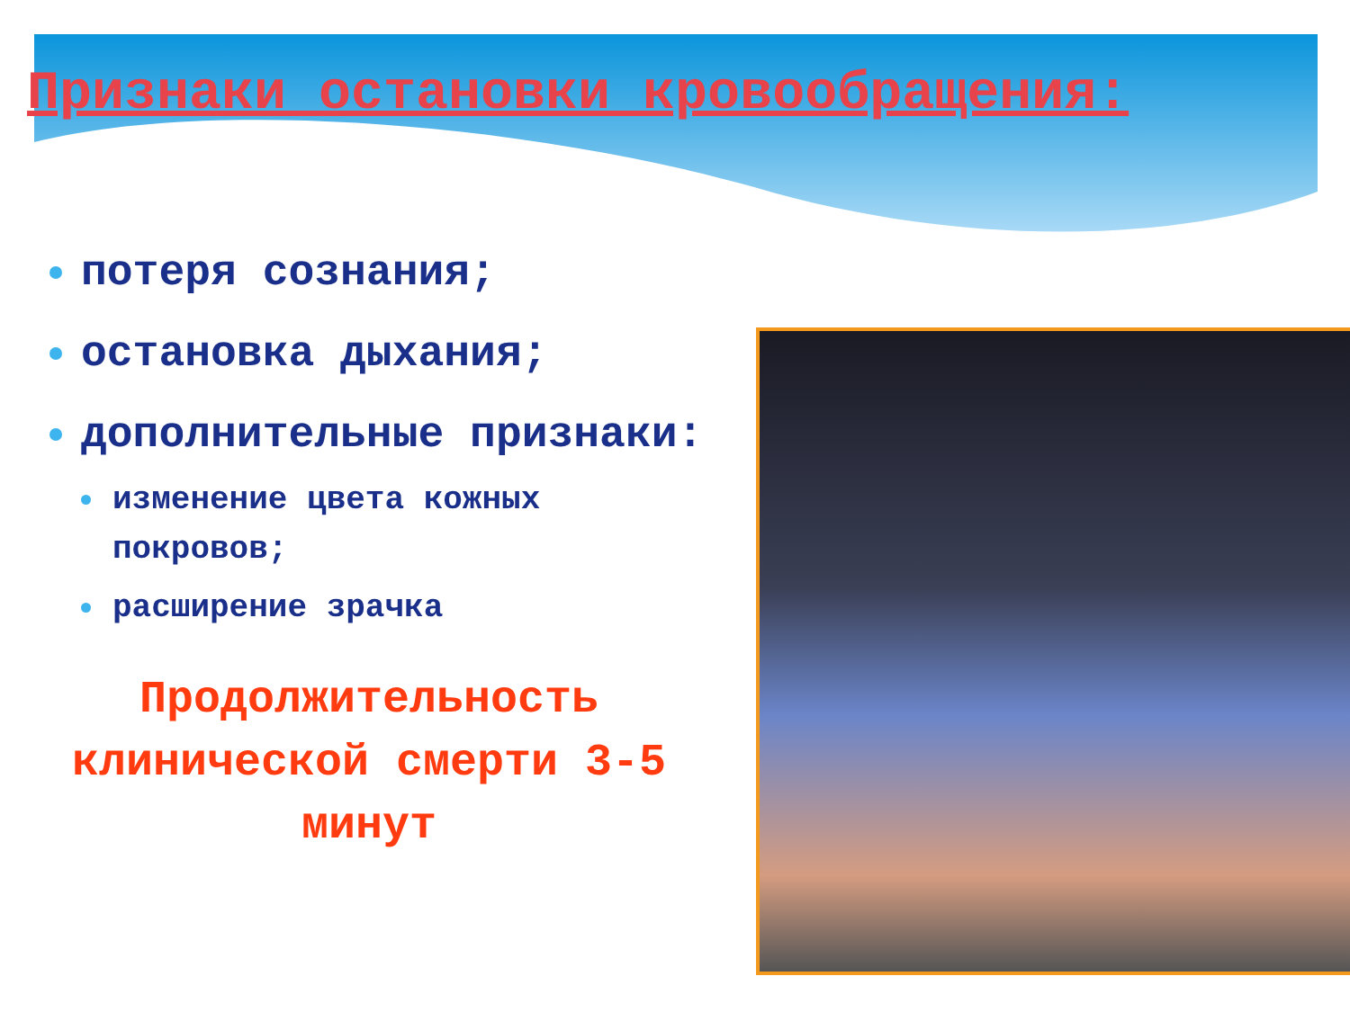Признаки остановки кровообращения:
потеря сознания;
остановка дыхания;
дополнительные признаки:
изменение цвета кожных покровов;
расширение зрачка
Продолжительность клинической смерти 3-5 минут